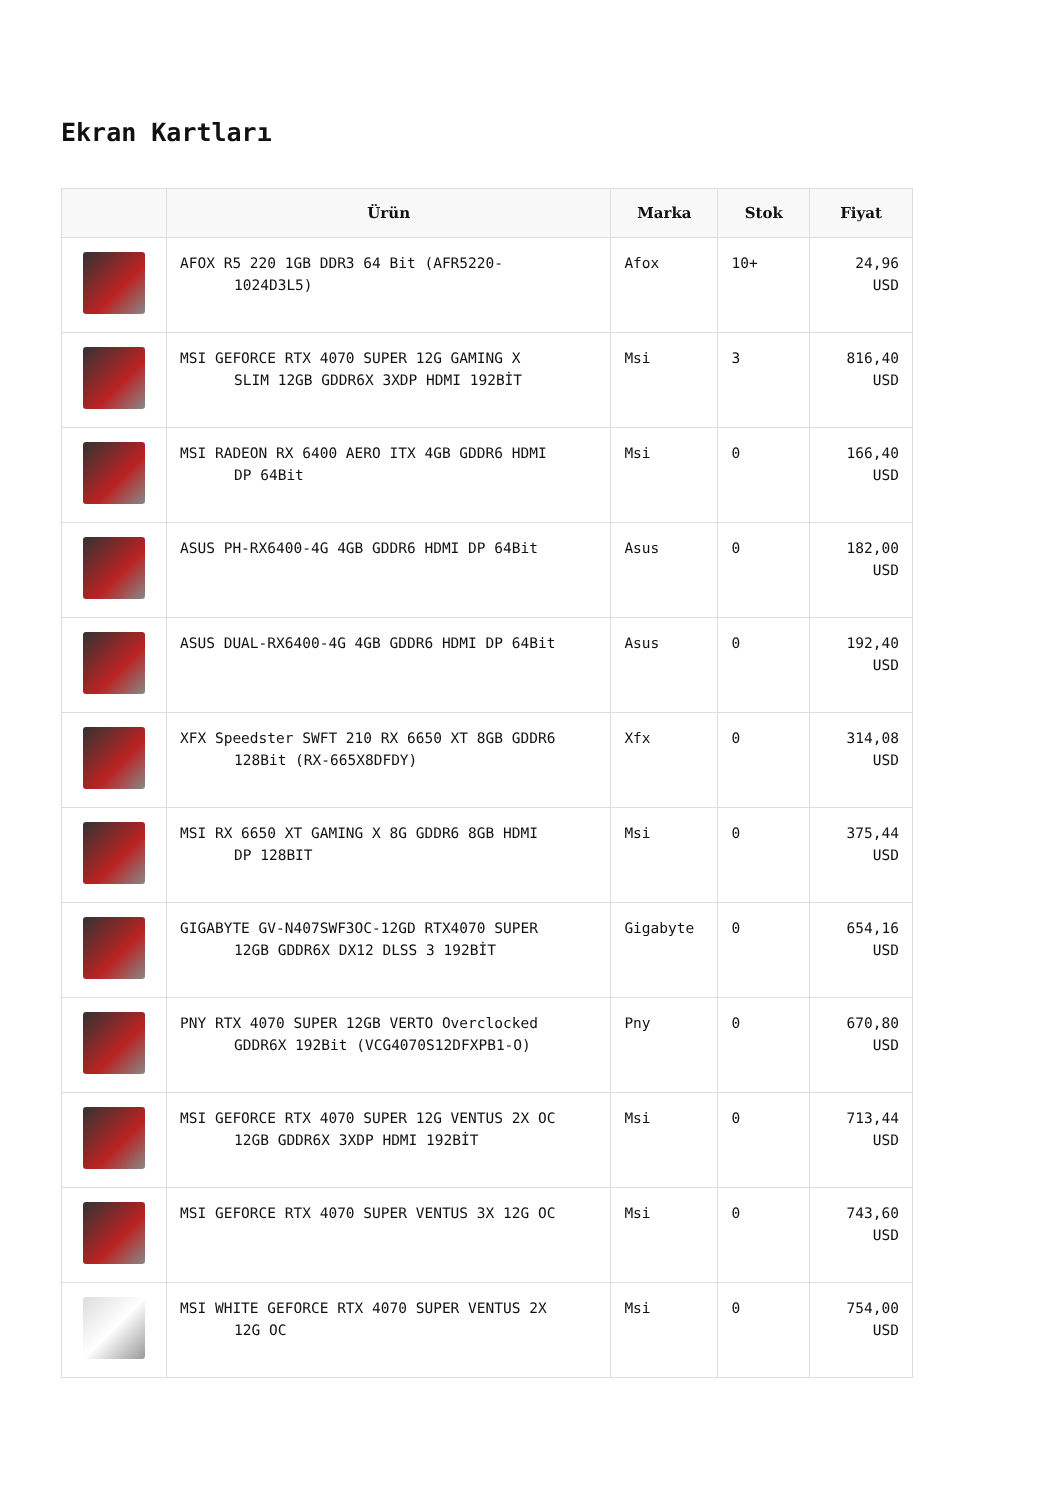Ekran Kartları
| | Ürün | Marka | Stok | Fiyat |
| --- | --- | --- | --- | --- |
| | AFOX R5 220 1GB DDR3 64 Bit (AFR5220- 1024D3L5) | Afox | 10+ | 24,96 USD |
| | MSI GEFORCE RTX 4070 SUPER 12G GAMING X SLIM 12GB GDDR6X 3XDP HDMI 192BİT | Msi | 3 | 816,40 USD |
| | MSI RADEON RX 6400 AERO ITX 4GB GDDR6 HDMI DP 64Bit | Msi | 0 | 166,40 USD |
| | ASUS PH-RX6400-4G 4GB GDDR6 HDMI DP 64Bit | Asus | 0 | 182,00 USD |
| | ASUS DUAL-RX6400-4G 4GB GDDR6 HDMI DP 64Bit | Asus | 0 | 192,40 USD |
| | XFX Speedster SWFT 210 RX 6650 XT 8GB GDDR6 128Bit (RX-665X8DFDY) | Xfx | 0 | 314,08 USD |
| | MSI RX 6650 XT GAMING X 8G GDDR6 8GB HDMI DP 128BIT | Msi | 0 | 375,44 USD |
| | GIGABYTE GV-N407SWF3OC-12GD RTX4070 SUPER 12GB GDDR6X DX12 DLSS 3 192BİT | Gigabyte | 0 | 654,16 USD |
| | PNY RTX 4070 SUPER 12GB VERTO Overclocked GDDR6X 192Bit (VCG4070S12DFXPB1-O) | Pny | 0 | 670,80 USD |
| | MSI GEFORCE RTX 4070 SUPER 12G VENTUS 2X OC 12GB GDDR6X 3XDP HDMI 192BİT | Msi | 0 | 713,44 USD |
| | MSI GEFORCE RTX 4070 SUPER VENTUS 3X 12G OC | Msi | 0 | 743,60 USD |
| | MSI WHITE GEFORCE RTX 4070 SUPER VENTUS 2X 12G OC | Msi | 0 | 754,00 USD |